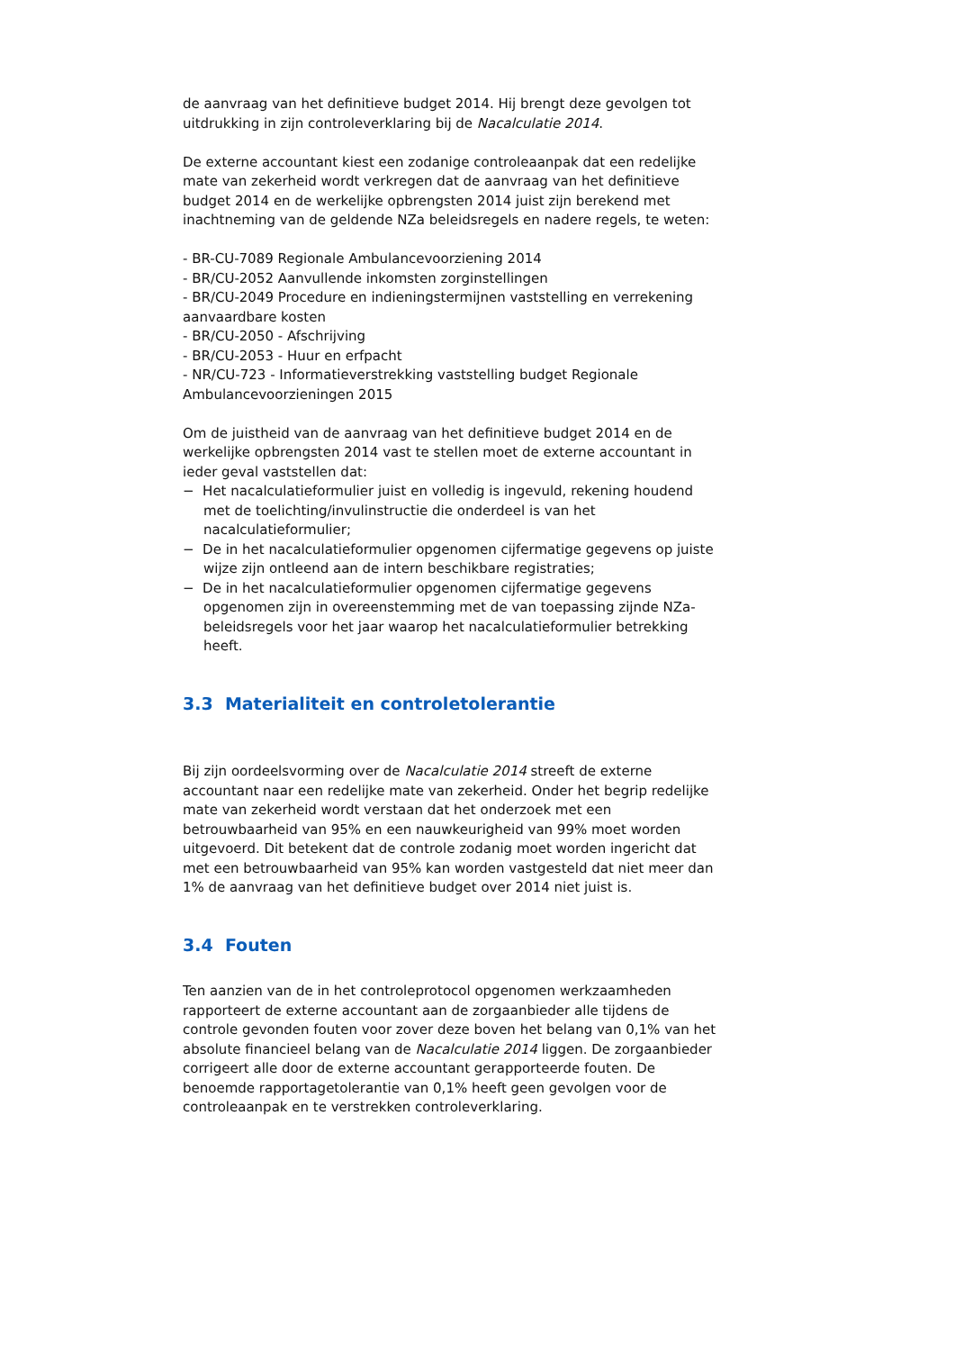de aanvraag van het definitieve budget 2014. Hij brengt deze gevolgen tot uitdrukking in zijn controleverklaring bij de Nacalculatie 2014.
De externe accountant kiest een zodanige controleaanpak dat een redelijke mate van zekerheid wordt verkregen dat de aanvraag van het definitieve budget 2014 en de werkelijke opbrengsten 2014 juist zijn berekend met inachtneming van de geldende NZa beleidsregels en nadere regels, te weten:
- BR-CU-7089 Regionale Ambulancevoorziening 2014
- BR/CU-2052 Aanvullende inkomsten zorginstellingen
- BR/CU-2049 Procedure en indieningstermijnen vaststelling en verrekening aanvaardbare kosten
- BR/CU-2050 - Afschrijving
- BR/CU-2053 - Huur en erfpacht
- NR/CU-723 - Informatieverstrekking vaststelling budget Regionale Ambulancevoorzieningen 2015
Om de juistheid van de aanvraag van het definitieve budget 2014 en de werkelijke opbrengsten 2014 vast te stellen moet de externe accountant in ieder geval vaststellen dat:
− Het nacalculatieformulier juist en volledig is ingevuld, rekening houdend met de toelichting/invulinstructie die onderdeel is van het nacalculatieformulier;
− De in het nacalculatieformulier opgenomen cijfermatige gegevens op juiste wijze zijn ontleend aan de intern beschikbare registraties;
− De in het nacalculatieformulier opgenomen cijfermatige gegevens opgenomen zijn in overeenstemming met de van toepassing zijnde NZa-beleidsregels voor het jaar waarop het nacalculatieformulier betrekking heeft.
3.3 Materialiteit en controletolerantie
Bij zijn oordeelsvorming over de Nacalculatie 2014 streeft de externe accountant naar een redelijke mate van zekerheid. Onder het begrip redelijke mate van zekerheid wordt verstaan dat het onderzoek met een betrouwbaarheid van 95% en een nauwkeurigheid van 99% moet worden uitgevoerd. Dit betekent dat de controle zodanig moet worden ingericht dat met een betrouwbaarheid van 95% kan worden vastgesteld dat niet meer dan 1% de aanvraag van het definitieve budget over 2014 niet juist is.
3.4 Fouten
Ten aanzien van de in het controleprotocol opgenomen werkzaamheden rapporteert de externe accountant aan de zorgaanbieder alle tijdens de controle gevonden fouten voor zover deze boven het belang van 0,1% van het absolute financieel belang van de Nacalculatie 2014 liggen. De zorgaanbieder corrigeert alle door de externe accountant gerapporteerde fouten. De benoemde rapportagetolerantie van 0,1% heeft geen gevolgen voor de controleaanpak en te verstrekken controleverklaring.